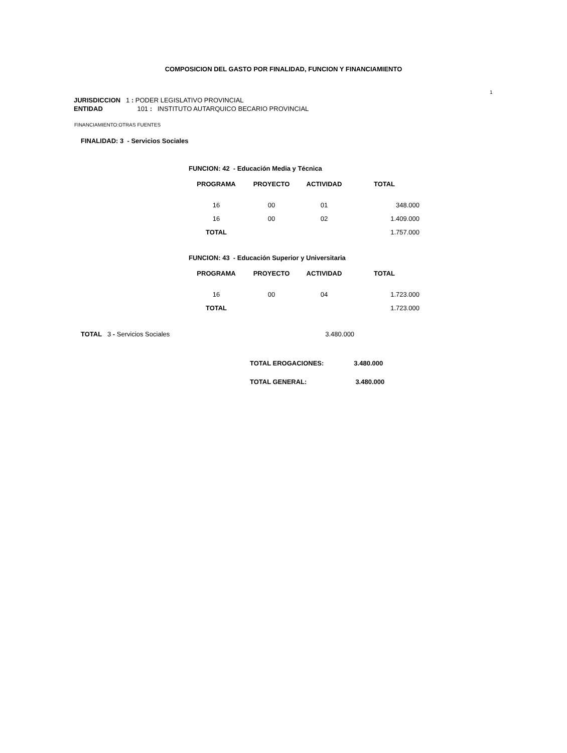COMPOSICION DEL GASTO POR FINALIDAD, FUNCION Y FINANCIAMIENTO
1
JURISDICCION 1 : PODER LEGISLATIVO PROVINCIAL
ENTIDAD 101 : INSTITUTO AUTARQUICO BECARIO PROVINCIAL
FINANCIAMIENTO:OTRAS FUENTES
FINALIDAD: 3 - Servicios Sociales
FUNCION: 42 - Educación Media y Técnica
| PROGRAMA | PROYECTO | ACTIVIDAD | TOTAL |
| --- | --- | --- | --- |
| 16 | 00 | 01 | 348.000 |
| 16 | 00 | 02 | 1.409.000 |
| TOTAL | | | 1.757.000 |
FUNCION: 43 - Educación Superior y Universitaria
| PROGRAMA | PROYECTO | ACTIVIDAD | TOTAL |
| --- | --- | --- | --- |
| 16 | 00 | 04 | 1.723.000 |
| TOTAL | | | 1.723.000 |
TOTAL 3 - Servicios Sociales 3.480.000
TOTAL EROGACIONES: 3.480.000
TOTAL GENERAL: 3.480.000